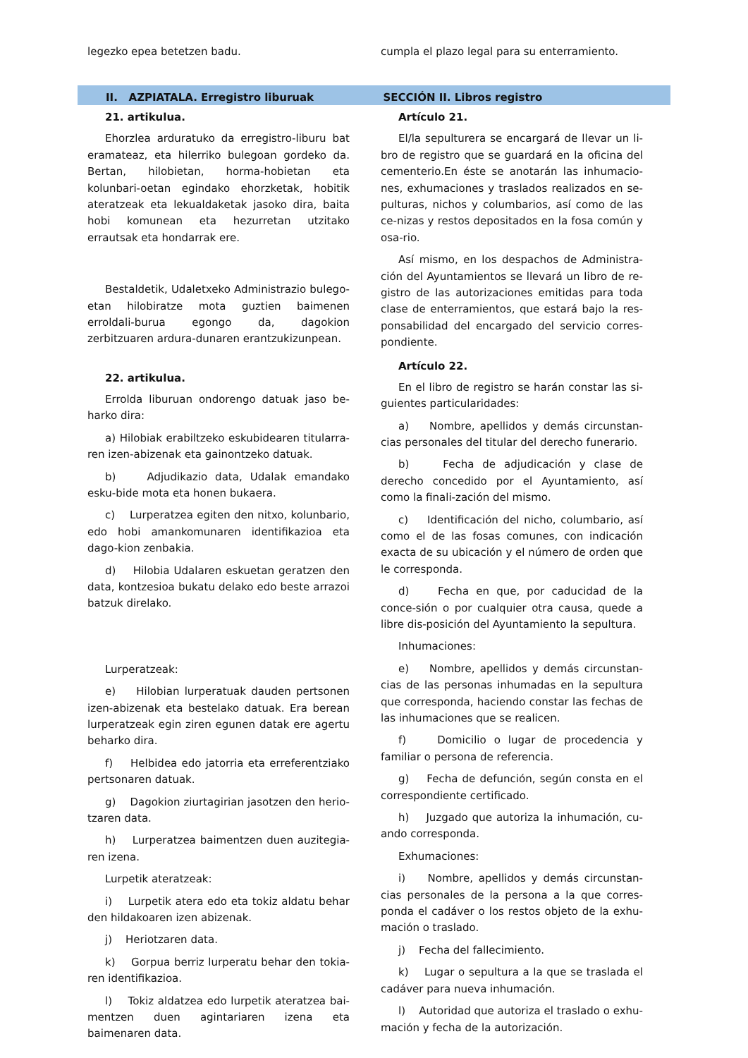legezko epea betetzen badu. cumpla el plazo legal para su enterramiento.
II. AZPIATALA. Erregistro liburuak SECCIÓN II. Libros registro
21. artikulua.
Ehorzlea arduratuko da erregistro-liburu bat eramateaz, eta hilerriko bulegoan gordeko da. Bertan, hilobietan, horma-hobietan eta kolunbari-oetan egindako ehorzketak, hobitik ateratzeak eta lekualdaketak jasoko dira, baita hobi komunean eta hezurretan utzitako errautsak eta hondarrak ere.
Bestaldetik, Udaletxeko Administrazio bulego-etan hilobiratze mota guztien baimenen erroldali-burua egongo da, dagokion zerbitzuaren ardura-dunaren erantzukizunpean.
22. artikulua.
Errolda liburuan ondorengo datuak jaso be-harko dira:
a) Hilobiak erabiltzeko eskubidearen titularra-ren izen-abizenak eta gainontzeko datuak.
b) Adjudikazio data, Udalak emandako esku-bide mota eta honen bukaera.
c) Lurperatzea egiten den nitxo, kolunbario, edo hobi amankomunaren identifikazioa eta dago-kion zenbakia.
d) Hilobia Udalaren eskuetan geratzen den data, kontzesioa bukatu delako edo beste arrazoi batzuk direlako.
Lurperatzeak:
e) Hilobian lurperatuak dauden pertsonen izen-abizenak eta bestelako datuak. Era berean lurperatzeak egin ziren egunen datak ere agertu beharko dira.
f) Helbidea edo jatorria eta erreferentziako pertsonaren datuak.
g) Dagokion ziurtagirian jasotzen den herio-tzaren data.
h) Lurperatzea baimentzen duen auzitegia-ren izena.
Lurpetik ateratzeak:
i) Lurpetik atera edo eta tokiz aldatu behar den hildakoaren izen abizenak.
j) Heriotzaren data.
k) Gorpua berriz lurperatu behar den tokia-ren identifikazioa.
l) Tokiz aldatzea edo lurpetik ateratzea bai-mentzen duen agintariaren izena eta baimenaren data.
Artículo 21.
El/la sepulturera se encargará de llevar un li-bro de registro que se guardará en la oficina del cementerio.En éste se anotarán las inhumacio-nes, exhumaciones y traslados realizados en se-pulturas, nichos y columbarios, así como de las ce-nizas y restos depositados en la fosa común y osa-rio.
Así mismo, en los despachos de Administra-ción del Ayuntamientos se llevará un libro de re-gistro de las autorizaciones emitidas para toda clase de enterramientos, que estará bajo la res-ponsabilidad del encargado del servicio corres-pondiente.
Artículo 22.
En el libro de registro se harán constar las si-guientes particularidades:
a) Nombre, apellidos y demás circunstan-cias personales del titular del derecho funerario.
b) Fecha de adjudicación y clase de derecho concedido por el Ayuntamiento, así como la finali-zación del mismo.
c) Identificación del nicho, columbario, así como el de las fosas comunes, con indicación exacta de su ubicación y el número de orden que le corresponda.
d) Fecha en que, por caducidad de la conce-sión o por cualquier otra causa, quede a libre dis-posición del Ayuntamiento la sepultura.
Inhumaciones:
e) Nombre, apellidos y demás circunstan-cias de las personas inhumadas en la sepultura que corresponda, haciendo constar las fechas de las inhumaciones que se realicen.
f) Domicilio o lugar de procedencia y familiar o persona de referencia.
g) Fecha de defunción, según consta en el correspondiente certificado.
h) Juzgado que autoriza la inhumación, cu-ando corresponda.
Exhumaciones:
i) Nombre, apellidos y demás circunstan-cias personales de la persona a la que corres-ponda el cadáver o los restos objeto de la exhu-mación o traslado.
j) Fecha del fallecimiento.
k) Lugar o sepultura a la que se traslada el cadáver para nueva inhumación.
l) Autoridad que autoriza el traslado o exhu-mación y fecha de la autorización.